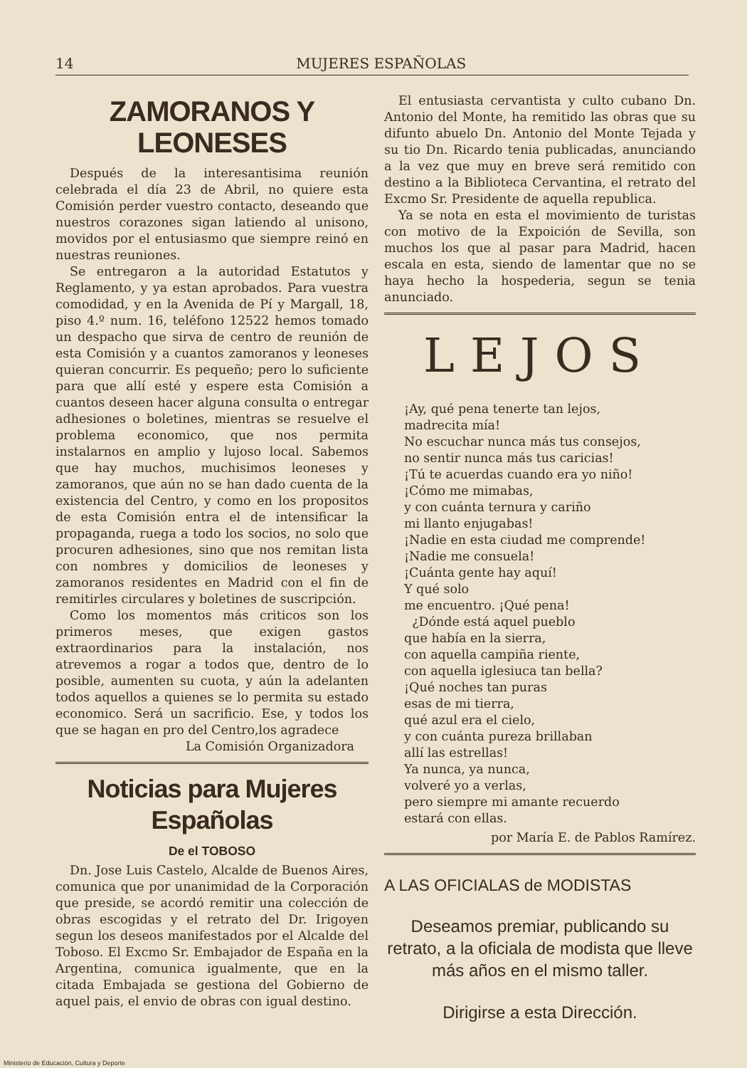14 MUJERES ESPAÑOLAS
ZAMORANOS Y LEONESES
Después de la interesantisima reunión celebrada el día 23 de Abril, no quiere esta Comisión perder vuestro contacto, deseando que nuestros corazones sigan latiendo al unisono, movidos por el entusiasmo que siempre reinó en nuestras reuniones.
Se entregaron a la autoridad Estatutos y Reglamento, y ya estan aprobados. Para vuestra comodidad, y en la Avenida de Pí y Margall, 18, piso 4.º num. 16, teléfono 12522 hemos tomado un despacho que sirva de centro de reunión de esta Comisión y a cuantos zamoranos y leoneses quieran concurrir. Es pequeño; pero lo suficiente para que allí esté y espere esta Comisión a cuantos deseen hacer alguna consulta o entregar adhesiones o boletines, mientras se resuelve el problema economico, que nos permita instalarnos en amplio y lujoso local. Sabemos que hay muchos, muchisimos leoneses y zamoranos, que aún no se han dado cuenta de la existencia del Centro, y como en los propositos de esta Comisión entra el de intensificar la propaganda, ruega a todo los socios, no solo que procuren adhesiones, sino que nos remitan lista con nombres y domicilios de leoneses y zamoranos residentes en Madrid con el fin de remitirles circulares y boletines de suscripción.
Como los momentos más criticos son los primeros meses, que exigen gastos extraordinarios para la instalación, nos atrevemos a rogar a todos que, dentro de lo posible, aumenten su cuota, y aún la adelanten todos aquellos a quienes se lo permita su estado economico. Será un sacrificio. Ese, y todos los que se hagan en pro del Centro,los agradece
La Comisión Organizadora
Noticias para Mujeres Españolas
De el TOBOSO
Dn. Jose Luis Castelo, Alcalde de Buenos Aires, comunica que por unanimidad de la Corporación que preside, se acordó remitir una colección de obras escogidas y el retrato del Dr. Irigoyen segun los deseos manifestados por el Alcalde del Toboso. El Excmo Sr. Embajador de España en la Argentina, comunica igualmente, que en la citada Embajada se gestiona del Gobierno de aquel pais, el envio de obras con igual destino.
El entusiasta cervantista y culto cubano Dn. Antonio del Monte, ha remitido las obras que su difunto abuelo Dn. Antonio del Monte Tejada y su tio Dn. Ricardo tenia publicadas, anunciando a la vez que muy en breve será remitido con destino a la Biblioteca Cervantina, el retrato del Excmo Sr. Presidente de aquella republica.
Ya se nota en esta el movimiento de turistas con motivo de la Expoición de Sevilla, son muchos los que al pasar para Madrid, hacen escala en esta, siendo de lamentar que no se haya hecho la hospederia, segun se tenia anunciado.
LEJOS
¡Ay, qué pena tenerte tan lejos,
madrecita mía!
No escuchar nunca más tus consejos,
no sentir nunca más tus caricias!
¡Tú te acuerdas cuando era yo niño!
¡Cómo me mimabas,
y con cuánta ternura y cariño
mi llanto enjugabas!
¡Nadie en esta ciudad me comprende!
¡Nadie me consuela!
¡Cuánta gente hay aquí!
Y qué solo
me encuentro. ¡Qué pena!
¿Dónde está aquel pueblo
que había en la sierra,
con aquella campiña riente,
con aquella iglesiuca tan bella?
¡Qué noches tan puras
esas de mi tierra,
qué azul era el cielo,
y con cuánta pureza brillaban
allí las estrellas!
Ya nunca, ya nunca,
volveré yo a verlas,
pero siempre mi amante recuerdo
estará con ellas.
por María E. de Pablos Ramírez.
A LAS OFICIALAS de MODISTAS
Deseamos premiar, publicando su retrato, a la oficiala de modista que lleve más años en el mismo taller.
Dirigirse a esta Dirección.
Ministerio de Educación, Cultura y Deporte